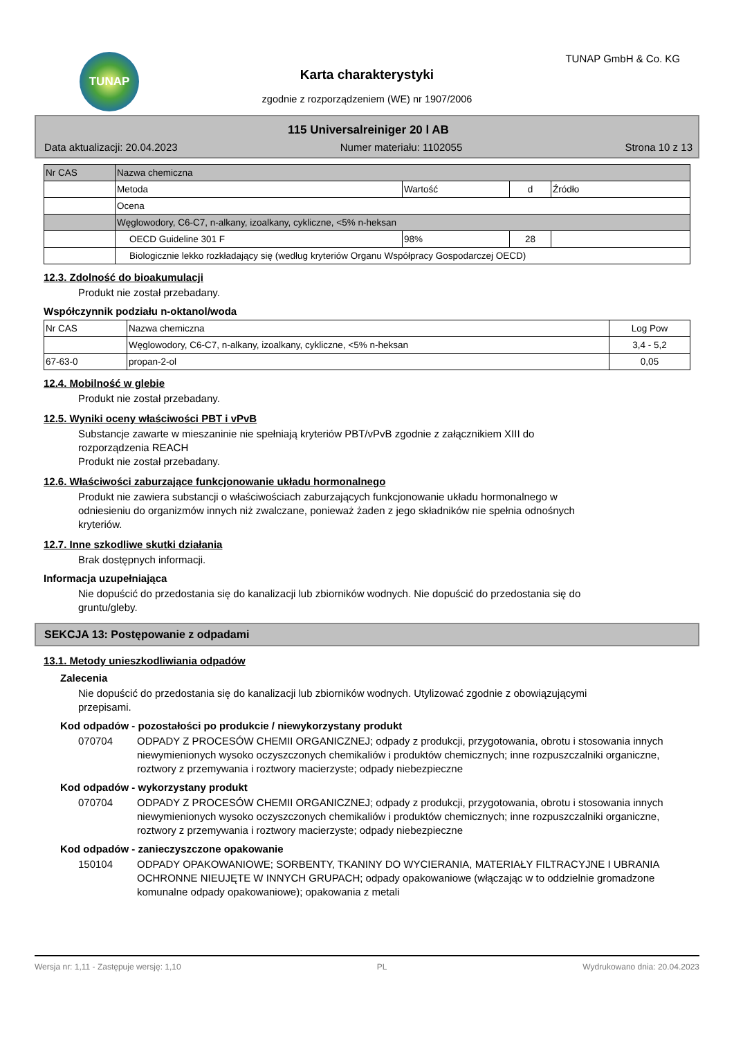TUNAP TUNAP GmbH & Co. KG
Karta charakterystyki
zgodnie z rozporządzeniem (WE) nr 1907/2006
115 Universalreiniger 20 l AB
Data aktualizacji: 20.04.2023 Numer materiału: 1102055 Strona 10 z 13
| Nr CAS | Nazwa chemiczna | | | |
| | Metoda | Wartość | d | Źródło |
| | Ocena | | | |
| | Węglowodory, C6-C7, n-alkany, izoalkany, cykliczne, <5% n-heksan | | | |
| | OECD Guideline 301 F | 98% | 28 | |
| | Biologicznie lekko rozkładający się (według kryteriów Organu Współpracy Gospodarczej OECD) | | | |
12.3. Zdolność do bioakumulacji
Produkt nie został przebadany.
Współczynnik podziału n-oktanol/woda
| Nr CAS | Nazwa chemiczna | Log Pow |
| | Węglowodory, C6-C7, n-alkany, izoalkany, cykliczne, <5% n-heksan | 3,4 - 5,2 |
| 67-63-0 | propan-2-ol | 0,05 |
12.4. Mobilność w glebie
Produkt nie został przebadany.
12.5. Wyniki oceny właściwości PBT i vPvB
Substancje zawarte w mieszaninie nie spełniają kryteriów PBT/vPvB zgodnie z załącznikiem XIII do
rozporządzenia REACH
Produkt nie został przebadany.
12.6. Właściwości zaburzające funkcjonowanie układu hormonalnego
Produkt nie zawiera substancji o właściwościach zaburzających funkcjonowanie układu hormonalnego w
odniesieniu do organizmów innych niż zwalczane, ponieważ żaden z jego składników nie spełnia odnośnych
kryteriów.
12.7. Inne szkodliwe skutki działania
Brak dostępnych informacji.
Informacja uzupełniająca
Nie dopuścić do przedostania się do kanalizacji lub zbiorników wodnych. Nie dopuścić do przedostania się do
gruntu/gleby.
SEKCJA 13: Postępowanie z odpadami
13.1. Metody unieszkodliwiania odpadów
Zalecenia
Nie dopuścić do przedostania się do kanalizacji lub zbiorników wodnych. Utylizować zgodnie z obowiązującymi
przepisami.
Kod odpadów - pozostałości po produkcie / niewykorzystany produkt
070704 ODPADY Z PROCESÓW CHEMII ORGANICZNEJ; odpady z produkcji, przygotowania, obrotu i stosowania innych niewymienionych wysoko oczyszczonych chemikaliów i produktów chemicznych; inne rozpuszczalniki organiczne, roztwory z przemywania i roztwory macierzyste; odpady niebezpieczne
Kod odpadów - wykorzystany produkt
070704 ODPADY Z PROCESÓW CHEMII ORGANICZNEJ; odpady z produkcji, przygotowania, obrotu i stosowania innych niewymienionych wysoko oczyszczonych chemikaliów i produktów chemicznych; inne rozpuszczalniki organiczne, roztwory z przemywania i roztwory macierzyste; odpady niebezpieczne
Kod odpadów - zanieczyszczone opakowanie
150104 ODPADY OPAKOWANIOWE; SORBENTY, TKANINY DO WYCIERANIA, MATERIAŁY FILTRACYJNE I UBRANIA OCHRONNE NIEUJĘTE W INNYCH GRUPACH; odpady opakowaniowe (włączając w to oddzielnie gromadzone komunalne odpady opakowaniowe); opakowania z metali
Wersja nr: 1,11 - Zastępuje wersję: 1,10 PL Wydrukowano dnia: 20.04.2023